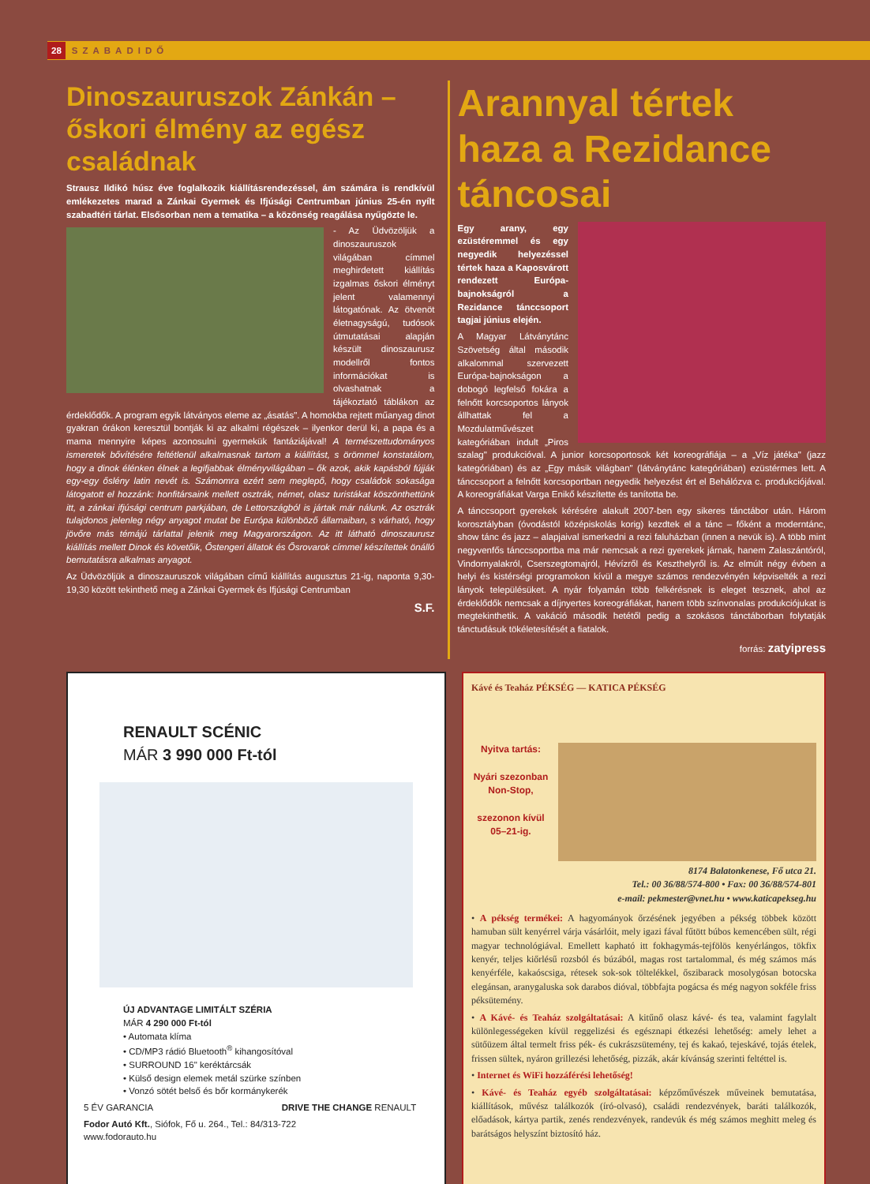28 SZABADIDŐ
Dinoszauruszok Zánkán – őskori élmény az egész családnak
Strausz Ildikó húsz éve foglalkozik kiállításrendezéssel, ám számára is rendkívül emlékezetes marad a Zánkai Gyermek és Ifjúsági Centrumban június 25-én nyílt szabadtéri tárlat. Elsősorban nem a tematika – a közönség reagálása nyűgözte le.
- Az Üdvözöljük a dinoszauruszok világában címmel meghirdetett kiállítás izgalmas őskori élményt jelent valamennyi látogatónak. Az ötvenöt életnagyságú, tudósok útmutatásai alapján készült dinoszaurusz modellről fontos információkat is olvashatnak a tájékoztató táblákon az érdeklődők. A program egyik látványos eleme az „ásatás". A homokba rejtett műanyag dinot gyakran órákon keresztül bontják ki az alkalmi régészek – ilyenkor derül ki, a papa és a mama mennyire képes azonosulni gyermekük fantáziájával! A természettudományos ismeretek bővítésére feltétlenül alkalmasnak tartom a kiállítást, s örömmel konstatálom, hogy a dinok élénken élnek a legifjabbak élményvilágában – ők azok, akik kapásból fújják egy-egy őslény latin nevét is. Számomra ezért sem meglepő, hogy családok sokasága látogatott el hozzánk: honfitársaink mellett osztrák, német, olasz turistákat köszönthettünk itt, a zánkai ifjúsági centrum parkjában, de Lettországból is jártak már nálunk. Az osztrák tulajdonos jelenleg négy anyagot mutat be Európa különböző államaiban, s várható, hogy jövőre más témájú tárlattal jelenik meg Magyarországon. Az itt látható dinoszaurusz kiállítás mellett Dinok és követőik, Őstengeri állatok és Ősrovarok címmel készítettek önálló bemutatásra alkalmas anyagot.
Az Üdvözöljük a dinoszauruszok világában című kiállítás augusztus 21-ig, naponta 9,30-19,30 között tekinthető meg a Zánkai Gyermek és Ifjúsági Centrumban
S.F.
Arannyal tértek haza a Rezidance táncosai
Egy arany, egy ezüstéremmel és egy negyedik helyezéssel tértek haza a Kaposvárott rendezett Európa-bajnokságról a Rezidance tánccsoport tagjai június elején.
A Magyar Látványtánc Szövetség által második alkalommal szervezett Európa-bajnokságon a dobogó legfelső fokára a felnőtt korcsoportos lányok állhattak fel a Mozdulatművészet kategóriában indult „Piros szalag" produkcióval. A junior korcsoportosok két koreográfiája – a „Víz játéka" (jazz kategóriában) és az „Egy másik világban" (látványtánc kategóriában) ezüstérmes lett. A tánccsoport a felnőtt korcsoportban negyedik helyezést ért el Behálózva c. produkciójával. A koreográfiákat Varga Enikő készítette és tanította be.
A tánccsoport gyerekek kérésére alakult 2007-ben egy sikeres tánctábor után. Három korosztályban (óvodástól középiskolás korig) kezdtek el a tánc – főként a moderntánc, show tánc és jazz – alapjaival ismerkedni a rezi faluházban (innen a nevük is). A több mint negyvenfős tánccsoportba ma már nemcsak a rezi gyerekek járnak, hanem Zalaszántóról, Vindornyalakról, Cserszegtomajról, Hévízről és Keszthelyről is. Az elmúlt négy évben a helyi és kistérségi programokon kívül a megye számos rendezvényén képviselték a rezi lányok településüket. A nyár folyamán több felkérésnek is eleget tesznek, ahol az érdeklődők nemcsak a díjnyertes koreográfiákat, hanem több színvonalas produkciójukat is megtekinthetik. A vakáció második hetétől pedig a szokásos tánctáborban folytatják tánctudásuk tökéletesítését a fiatalok.
forrás: zatyipress
RENAULT SCÉNIC
MÁR 3 990 000 Ft-tól
ÚJ ADVANTAGE LIMITÁLT SZÉRIA
MÁR 4 290 000 Ft-tól
• Automata klíma
• CD/MP3 rádió Bluetooth<sup>®</sup> kihangosítóval
• SURROUND 16" keréktárcsák
• Külső design elemek metál szürke színben
• Vonzó sötét belső és bőr kormánykerék
5 ÉV GARANCIA DRIVE THE CHANGE RENAULT
Fodor Autó Kft., Siófok, Fő u. 264., Tel.: 84/313-722
www.fodorauto.hu
Kávé és Teaház PÉKSÉG — KATICA PÉKSÉG
Nyitva tartás:
Nyári szezonban Non-Stop,
szezonon kívül 05–21-ig.
8174 Balatonkenese, Fő utca 21.
Tel.: 00 36/88/574-800 • Fax: 00 36/88/574-801
e-mail: pekmester@vnet.hu • www.katicapekseg.hu
• A pékség termékei: A hagyományok őrzésének jegyében a pékség többek között hamuban sült kenyérrel várja vásárlóit, mely igazi fával fűtött búbos kemencében sült, régi magyar technológiával. Emellett kapható itt fokhagymás-tejfölös kenyérlángos, tökfix kenyér, teljes kiőrlésű rozsból és búzából, magas rost tartalommal, és még számos más kenyérféle, kakaóscsiga, rétesek sok-sok töltelékkel, őszibarack mosolygósan botocska elegánsan, aranygaluska sok darabos dióval, többfajta pogácsa és még nagyon sokféle friss péksütemény.
• A Kávé- és Teaház szolgáltatásai: A kitűnő olasz kávé- és tea, valamint fagylalt különlegességeken kívül reggelizési és egésznapi étkezési lehetőség: amely lehet a sütőüzem által termelt friss pék- és cukrászsütemény, tej és kakaó, tejeskávé, tojás ételek, frissen sültek, nyáron grillezési lehetőség, pizzák, akár kívánság szerinti feltéttel is.
• Internet és WiFi hozzáférési lehetőség!
• Kávé- és Teaház egyéb szolgáltatásai: képzőművészek műveinek bemutatása, kiállítások, művész találkozók (író-olvasó), családi rendezvények, baráti találkozók, előadások, kártya partik, zenés rendezvények, randevúk és még számos meghitt meleg és barátságos helyszínt biztosító ház.